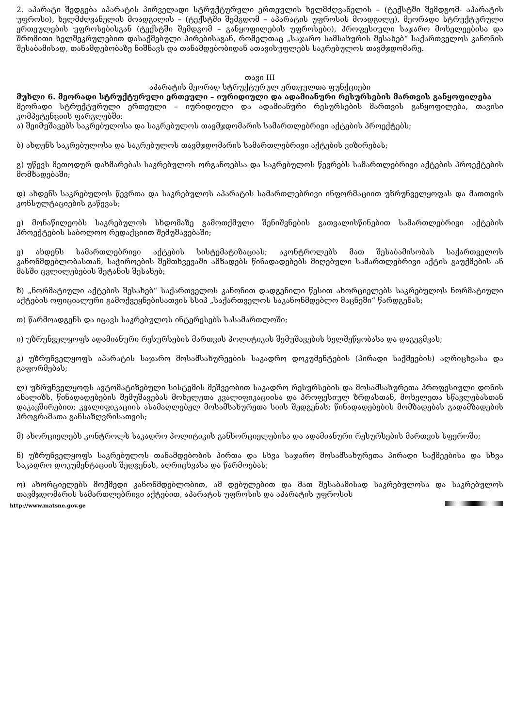2. აპარატი შედგება აპარატის პირველადი სტრუქტურული ერთეულის ხელმძღვანელის – (ტექსტში შემდგომ- აპარატის უფროსი), ხელმძღვანელის მოადგილის – (ტექსტში შემგდომ – აპარატის უფროსის მოადგილე), მეორადი სტრუქტურული ერთეულების უფროსებისგან (ტექსტში შემდგომ – განყოფილების უფროსები), პროფესიული საჯარო მოხელეებისა და შრომითი ხელშეკრულებით დასაქმებული პირებისაგან, რომელთაც „საჯარო სამსახურის შესახებ“ საქართველოს კანონის შესაბამისად, თანამდებობაზე ნიშნავს და თანამდებობიდან ათავისუფლებს საკრებულოს თავმჯდომარე.
თავი III
აპარატის მეორად სტრუქტურულ ერთეულთა ფუნქციები
მუხლი 6. მეორადი სტრუქტურული ერთეული – იურიდიული და ადამიანური რესურსების მართვის განყოფილება
მეორადი სტრუქტურული ერთეული – იურიდიული და ადამიანური რესურსების მართვის განყოფილება, თავისი კომპეტენციის ფარგლებში:
ა) შეიმუშავებს საკრებულოსა და საკრებულოს თავმჯდომარის სამართლებრივი აქტების პროექტებს;
ბ) ახდენს საკრებულოსა და საკრებულოს თავმჯდომარის სამართლებრივი აქტების ვიზირებას;
გ) უწევს მეთოდურ დახმარებას საკრებულოს ორგანოებსა და საკრებულოს წევრებს სამართლებრივი აქტების პროექტების მომზადებაში;
დ) ახდენს საკრებულოს წევრთა და საკრებულოს აპარატის სამართლებრივი ინფორმაციით უზრუნველყოფას და მათთვის კონსულტაციების გაწევას;
ე) მონაწილეობს საკრებულოს სხდომაზე გამოთქმული შენიშვნების გათვალისწინებით სამართლებრივი აქტების პროექტების საბოლოო რედაქციით შემუშავებაში;
ვ) ახდენს სამართლებრივი აქტების სისტემატიზაციას; აკონტროლებს მათ შესაბამისობას საქართველოს კანონმდებლობასთან, საჭიროების შემთხვევაში ამზადებს წინადადებებს მიღებული სამართლებრივი აქტის გაუქმების ან მასში ცვლილებების შეტანის შესახებ;
ზ) „ნორმატიული აქტების შესახებ“ საქართველოს კანონით დადგენილი წესით ახორციელებს საკრებულოს ნორმატიული აქტების ოფიციალური გამოქვეყნებისათვის სსიპ „საქართველოს საკანონმდებლო მაცნეში“ წარდგენას;
თ) წარმოადგენს და იცავს საკრებულოს ინტერესებს სასამართლოში;
ი) უზრუნველყოფს ადამიანური რესურსების მართვის პოლიტიკის შემუშავების ხელშეწყობასა და დაგეგმვას;
კ) უზრუნველყოფს აპარატის საჯარო მოსამსახურეების საკადრო დოკუმენტების (პირადი საქმეების) აღრიცხვასა და გაფორმებას;
ლ) უზრუნველყოფს ავტომატიზებული სისტემის მეშვეობით საკადრო რესურსების და მოსამსახურეთა პროფესიული დონის ანალიზს, წინადადებების შემუშავებას მოხელეთა კვალიფიკაციისა და პროფესიულ ზრდასთან, მოხელეთა სწავლებასთან დაკავშირებით; კვალიფიკაციის ასამაღლებელ მოსამსახურეთა სიის შედგენას; წინადადებების მომზადებას გადამზადების პროგრამათა განსაზღვრისათვის;
მ) ახორციელებს კონტროლს საკადრო პოლიტიკის განხორციელებისა და ადამიანური რესურსების მართვის სფეროში;
ნ) უზრუნველყოფს საკრებულოს თანამდებობის პირთა და სხვა საჯარო მოსამსახურეთა პირადი საქმეებისა და სხვა საკადრო დოკუმენტაციის შედგენას, აღრიცხვასა და წარმოებას;
ო) ახორციელებს მოქმედი კანონმდებლობით, ამ დებულებით და მათ შესაბამისად საკრებულოსა და საკრებულოს თავმჯდომარის სამართლებრივი აქტებით, აპარატის უფროსის და აპარატის უფროსის
http://www.matsne.gov.ge